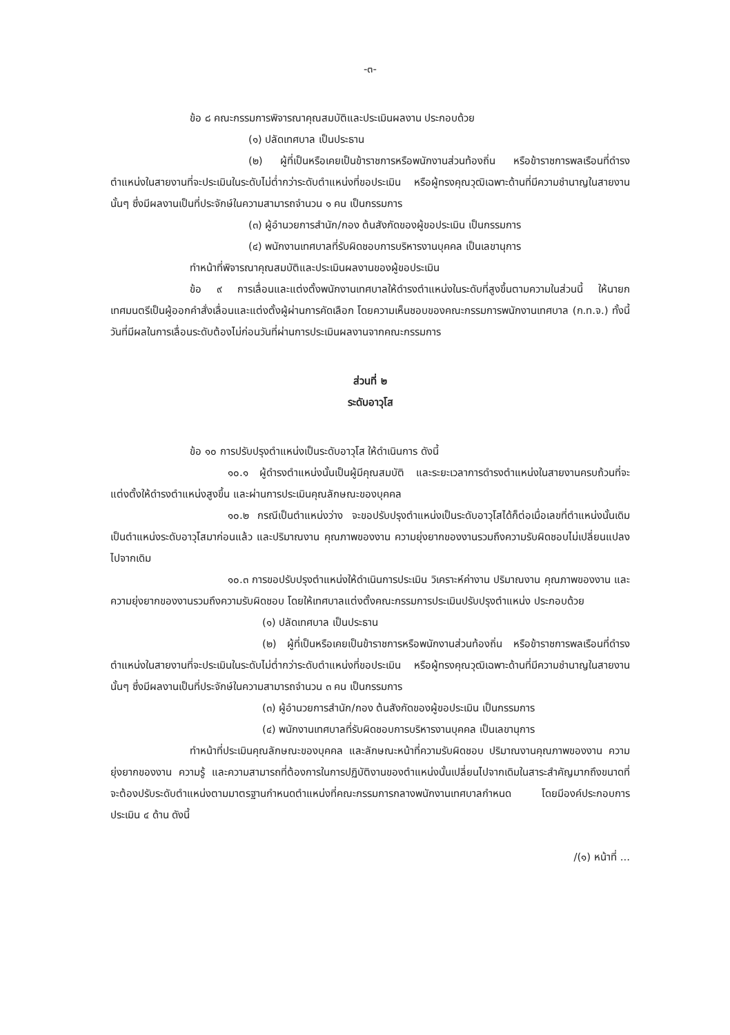-๓-
ข้อ ๘ คณะกรรมการพิจารณาคุณสมบัติและประเมินผลงาน ประกอบด้วย
(๑) ปลัดเทศบาล เป็นประธาน
(๒) ผู้ที่เป็นหรือเคยเป็นข้าราชการหรือพนักงานส่วนท้องถิ่น หรือข้าราชการพลเรือนที่ดำรงตำแหน่งในสายงานที่จะประเมินในระดับไม่ต่ำกว่าระดับตำแหน่งที่ขอประเมิน หรือผู้ทรงคุณวุฒิเฉพาะด้านที่มีความชำนาญในสายงานนั้นๆ ซึ่งมีผลงานเป็นที่ประจักษ์ในความสามารถจำนวน ๑ คน เป็นกรรมการ
(๓) ผู้อำนวยการสำนัก/กอง ต้นสังกัดของผู้ขอประเมิน เป็นกรรมการ
(๔) พนักงานเทศบาลที่รับผิดชอบการบริหารงานบุคคล เป็นเลขานุการ
ทำหน้าที่พิจารณาคุณสมบัติและประเมินผลงานของผู้ขอประเมิน
ข้อ ๙ การเลื่อนและแต่งตั้งพนักงานเทศบาลให้ดำรงตำแหน่งในระดับที่สูงขึ้นตามความในส่วนนี้ ให้นายกเทศมนตรีเป็นผู้ออกคำสั่งเลื่อนและแต่งตั้งผู้ผ่านการคัดเลือก โดยความเห็นชอบของคณะกรรมการพนักงานเทศบาล (ก.ท.จ.) ทั้งนี้ วันที่มีผลในการเลื่อนระดับต้องไม่ก่อนวันที่ผ่านการประเมินผลงานจากคณะกรรมการ
ส่วนที่ ๒
ระดับอาวุโส
ข้อ ๑๐ การปรับปรุงตำแหน่งเป็นระดับอาวุโส ให้ดำเนินการ ดังนี้
๑๐.๑ ผู้ดำรงตำแหน่งนั้นเป็นผู้มีคุณสมบัติ และระยะเวลาการดำรงตำแหน่งในสายงานครบถ้วนที่จะแต่งตั้งให้ดำรงตำแหน่งสูงขึ้น และผ่านการประเมินคุณลักษณะของบุคคล
๑๐.๒ กรณีเป็นตำแหน่งว่าง จะขอปรับปรุงตำแหน่งเป็นระดับอาวุโสได้ก็ต่อเมื่อเลขที่ตำแหน่งนั้นเดิมเป็นตำแหน่งระดับอาวุโสมาก่อนแล้ว และปริมาณงาน คุณภาพของงาน ความยุ่งยากของงานรวมถึงความรับผิดชอบไม่เปลี่ยนแปลงไปจากเดิม
๑๐.๓ การขอปรับปรุงตำแหน่งให้ดำเนินการประเมิน วิเคราะห์ค่างาน ปริมาณงาน คุณภาพของงาน และความยุ่งยากของงานรวมถึงความรับผิดชอบ โดยให้เทศบาลแต่งตั้งคณะกรรมการประเมินปรับปรุงตำแหน่ง ประกอบด้วย
(๑) ปลัดเทศบาล เป็นประธาน
(๒) ผู้ที่เป็นหรือเคยเป็นข้าราชการหรือพนักงานส่วนท้องถิ่น หรือข้าราชการพลเรือนที่ดำรงตำแหน่งในสายงานที่จะประเมินในระดับไม่ต่ำกว่าระดับตำแหน่งที่ขอประเมิน หรือผู้ทรงคุณวุฒิเฉพาะด้านที่มีความชำนาญในสายงานนั้นๆ ซึ่งมีผลงานเป็นที่ประจักษ์ในความสามารถจำนวน ๓ คน เป็นกรรมการ
(๓) ผู้อำนวยการสำนัก/กอง ต้นสังกัดของผู้ขอประเมิน เป็นกรรมการ
(๔) พนักงานเทศบาลที่รับผิดชอบการบริหารงานบุคคล เป็นเลขานุการ
ทำหน้าที่ประเมินคุณลักษณะของบุคคล และลักษณะหน้าที่ความรับผิดชอบ ปริมาณงานคุณภาพของงาน ความยุ่งยากของงาน ความรู้ และความสามารถที่ต้องการในการปฏิบัติงานของตำแหน่งนั้นเปลี่ยนไปจากเดิมในสาระสำคัญมากถึงขนาดที่จะต้องปรับระดับตำแหน่งตามมาตรฐานกำหนดตำแหน่งที่คณะกรรมการกลางพนักงานเทศบาลกำหนด โดยมีองค์ประกอบการประเมิน ๔ ด้าน ดังนี้
/(๑) หน้าที่ ...